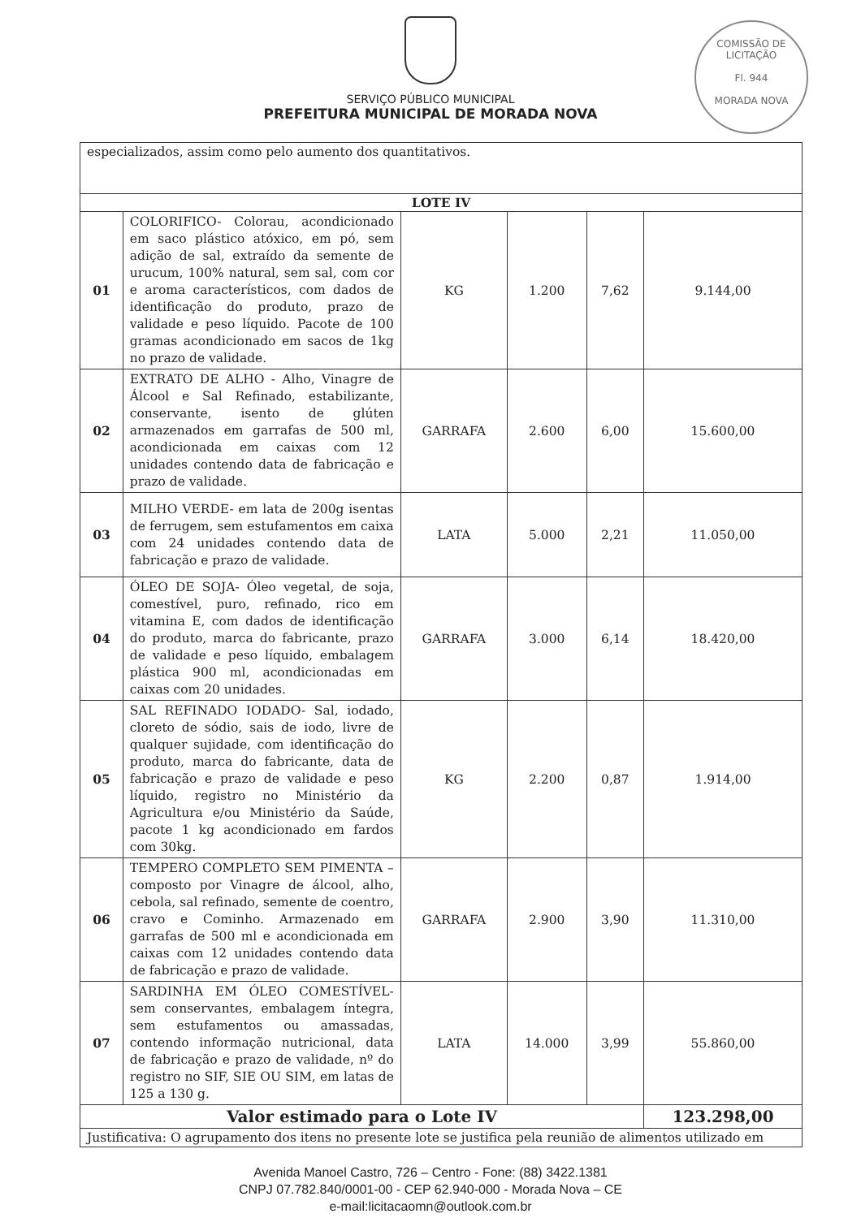SERVIÇO PÚBLICO MUNICIPAL
PREFEITURA MUNICIPAL DE MORADA NOVA
COMISSÃO DE LICITAÇÃO
Fl. 944
MORADA NOVA
| especializados, assim como pelo aumento dos quantitativos. | | | | | |
| LOTE IV | | | | | |
| 01 | COLORIFICO- Colorau, acondicionado em saco plástico atóxico, em pó, sem adição de sal, extraído da semente de urucum, 100% natural, sem sal, com cor e aroma característicos, com dados de identificação do produto, prazo de validade e peso líquido. Pacote de 100 gramas acondicionado em sacos de 1kg no prazo de validade. | KG | 1.200 | 7,62 | 9.144,00 |
| 02 | EXTRATO DE ALHO - Alho, Vinagre de Álcool e Sal Refinado, estabilizante, conservante, isento de glúten armazenados em garrafas de 500 ml, acondicionada em caixas com 12 unidades contendo data de fabricação e prazo de validade. | GARRAFA | 2.600 | 6,00 | 15.600,00 |
| 03 | MILHO VERDE- em lata de 200g isentas de ferrugem, sem estufamentos em caixa com 24 unidades contendo data de fabricação e prazo de validade. | LATA | 5.000 | 2,21 | 11.050,00 |
| 04 | ÓLEO DE SOJA- Óleo vegetal, de soja, comestível, puro, refinado, rico em vitamina E, com dados de identificação do produto, marca do fabricante, prazo de validade e peso líquido, embalagem plástica 900 ml, acondicionadas em caixas com 20 unidades. | GARRAFA | 3.000 | 6,14 | 18.420,00 |
| 05 | SAL REFINADO IODADO- Sal, iodado, cloreto de sódio, sais de iodo, livre de qualquer sujidade, com identificação do produto, marca do fabricante, data de fabricação e prazo de validade e peso líquido, registro no Ministério da Agricultura e/ou Ministério da Saúde, pacote 1 kg acondicionado em fardos com 30kg. | KG | 2.200 | 0,87 | 1.914,00 |
| 06 | TEMPERO COMPLETO SEM PIMENTA – composto por Vinagre de álcool, alho, cebola, sal refinado, semente de coentro, cravo e Cominho. Armazenado em garrafas de 500 ml e acondicionada em caixas com 12 unidades contendo data de fabricação e prazo de validade. | GARRAFA | 2.900 | 3,90 | 11.310,00 |
| 07 | SARDINHA EM ÓLEO COMESTÍVEL- sem conservantes, embalagem íntegra, sem estufamentos ou amassadas, contendo informação nutricional, data de fabricação e prazo de validade, nº do registro no SIF, SIE OU SIM, em latas de 125 a 130 g. | LATA | 14.000 | 3,99 | 55.860,00 |
| Valor estimado para o Lote IV | | | | | 123.298,00 |
| Justificativa: O agrupamento dos itens no presente lote se justifica pela reunião de alimentos utilizado em | | | | | |
Avenida Manoel Castro, 726 – Centro - Fone: (88) 3422.1381
CNPJ 07.782.840/0001-00 - CEP 62.940-000 - Morada Nova – CE
e-mail:licitacaomn@outlook.com.br